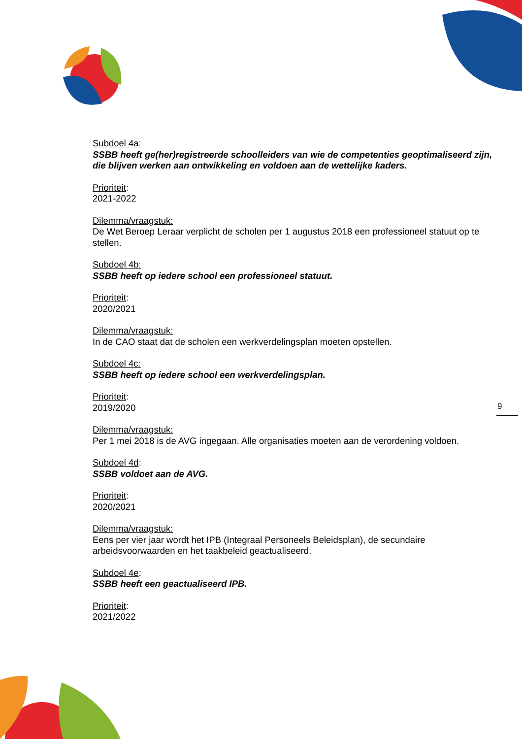Subdoel 4a:
SSBB heeft ge(her)registreerde schoolleiders van wie de competenties geoptimaliseerd zijn, die blijven werken aan ontwikkeling en voldoen aan de wettelijke kaders.
Prioriteit:
2021-2022
Dilemma/vraagstuk:
De Wet Beroep Leraar verplicht de scholen per 1 augustus 2018 een professioneel statuut op te stellen.
Subdoel 4b:
SSBB heeft op iedere school een professioneel statuut.
Prioriteit:
2020/2021
Dilemma/vraagstuk:
In de CAO staat dat de scholen een werkverdelingsplan moeten opstellen.
Subdoel 4c:
SSBB heeft op iedere school een werkverdelingsplan.
Prioriteit:
2019/2020
Dilemma/vraagstuk:
Per 1 mei 2018 is de AVG ingegaan. Alle organisaties moeten aan de verordening voldoen.
Subdoel 4d:
SSBB voldoet aan de AVG.
Prioriteit:
2020/2021
Dilemma/vraagstuk:
Eens per vier jaar wordt het IPB (Integraal Personeels Beleidsplan), de secundaire arbeidsvoorwaarden en het taakbeleid geactualiseerd.
Subdoel 4e:
SSBB heeft een geactualiseerd IPB.
Prioriteit:
2021/2022
9